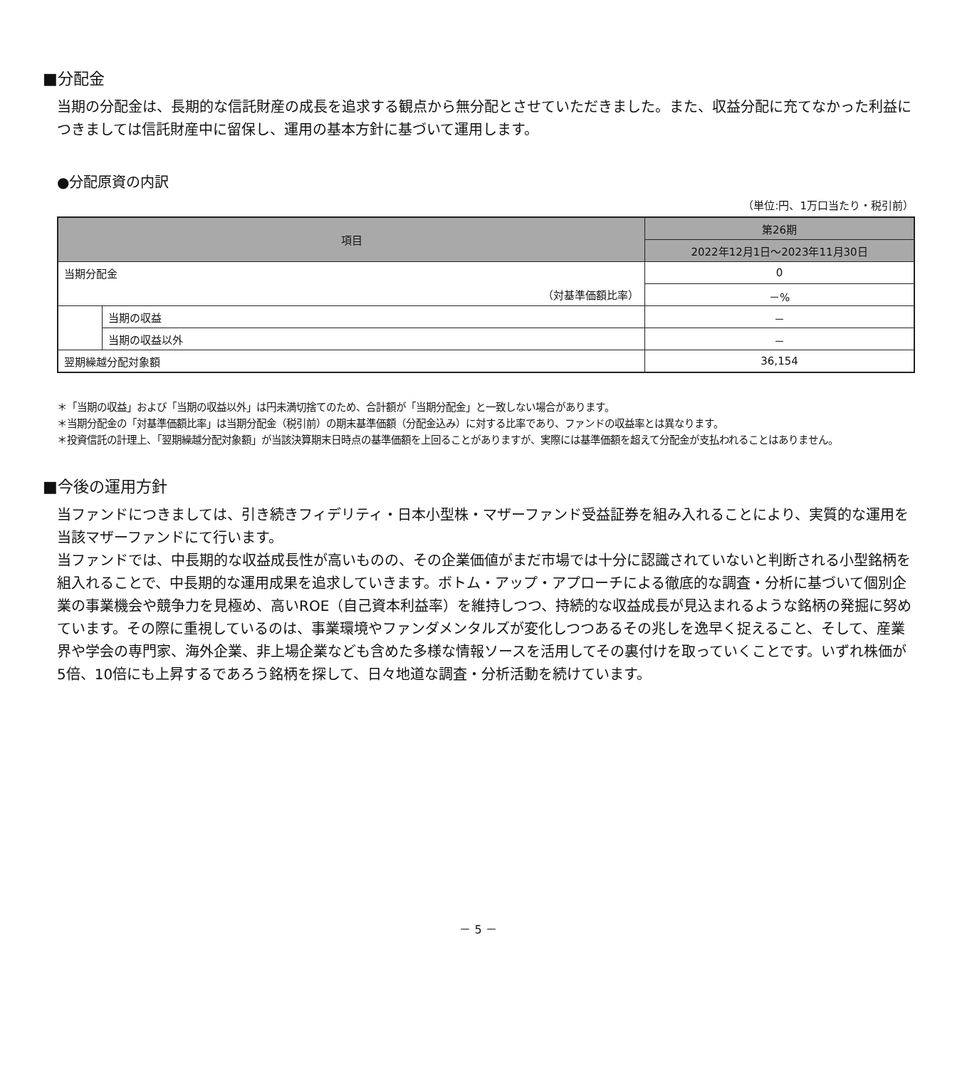■分配金
当期の分配金は、長期的な信託財産の成長を追求する観点から無分配とさせていただきました。また、収益分配に充てなかった利益につきましては信託財産中に留保し、運用の基本方針に基づいて運用します。
●分配原資の内訳
（単位:円、1万口当たり・税引前）
| 項目 | | 第26期 |
| --- | --- | --- |
| | | 2022年12月1日～2023年11月30日 |
| 当期分配金 | | 0 |
| （対基準価額比率） | | －% |
| | 当期の収益 | － |
| | 当期の収益以外 | － |
| 翌期繰越分配対象額 | | 36,154 |
＊「当期の収益」および「当期の収益以外」は円未満切捨てのため、合計額が「当期分配金」と一致しない場合があります。
＊当期分配金の「対基準価額比率」は当期分配金（税引前）の期末基準価額（分配金込み）に対する比率であり、ファンドの収益率とは異なります。
＊投資信託の計理上、「翌期繰越分配対象額」が当該決算期末日時点の基準価額を上回ることがありますが、実際には基準価額を超えて分配金が支払われることはありません。
■今後の運用方針
当ファンドにつきましては、引き続きフィデリティ・日本小型株・マザーファンド受益証券を組み入れることにより、実質的な運用を当該マザーファンドにて行います。
当ファンドでは、中長期的な収益成長性が高いものの、その企業価値がまだ市場では十分に認識されていないと判断される小型銘柄を組入れることで、中長期的な運用成果を追求していきます。ボトム・アップ・アプローチによる徹底的な調査・分析に基づいて個別企業の事業機会や競争力を見極め、高いROE（自己資本利益率）を維持しつつ、持続的な収益成長が見込まれるような銘柄の発掘に努めています。その際に重視しているのは、事業環境やファンダメンタルズが変化しつつあるその兆しを逸早く捉えること、そして、産業界や学会の専門家、海外企業、非上場企業なども含めた多様な情報ソースを活用してその裏付けを取っていくことです。いずれ株価が5倍、10倍にも上昇するであろう銘柄を探して、日々地道な調査・分析活動を続けています。
－ 5 －